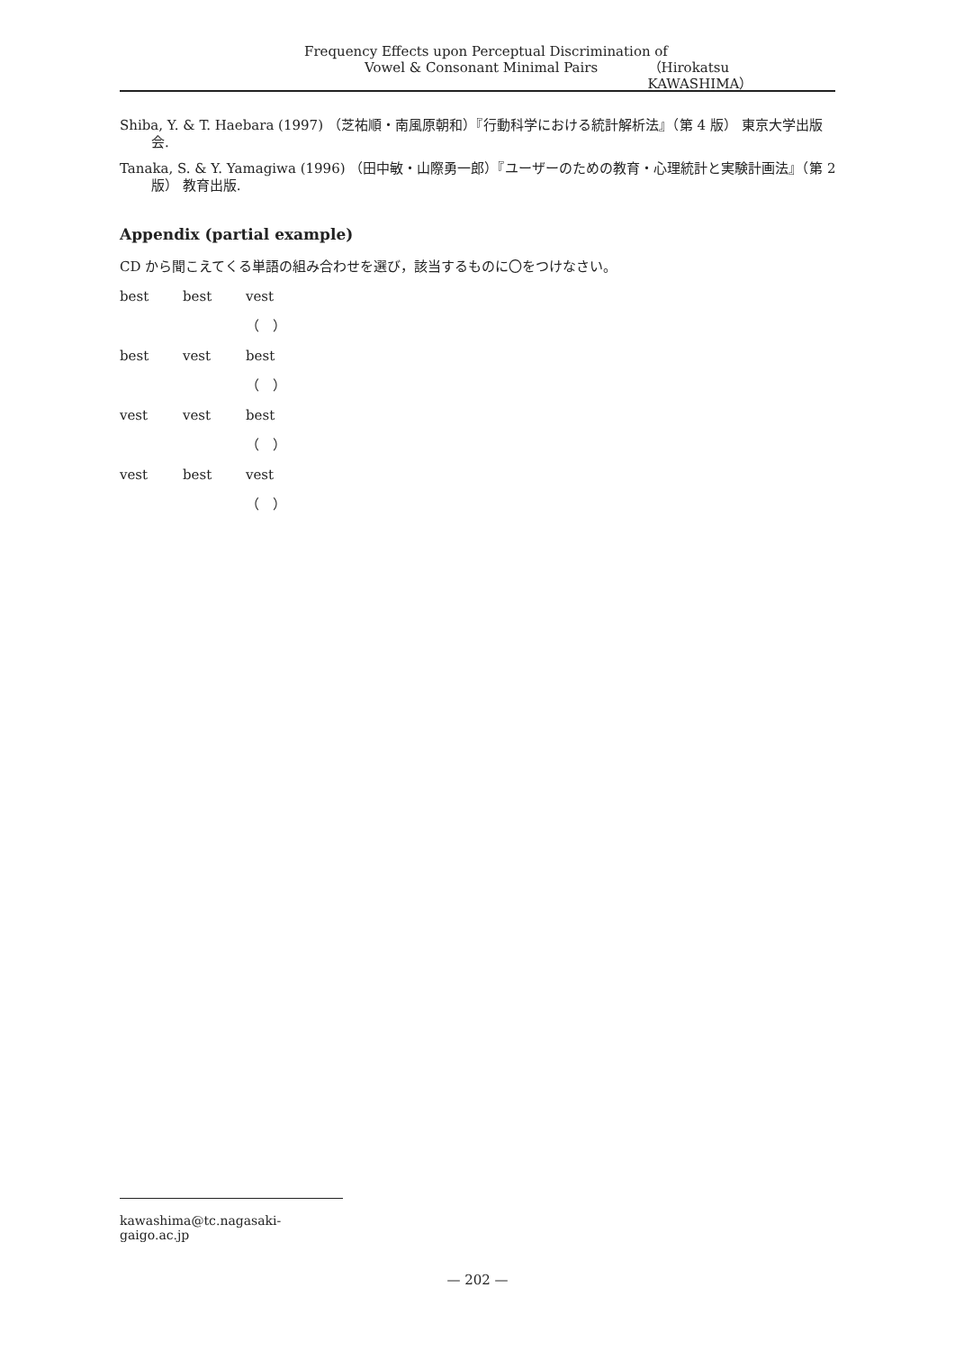Frequency Effects upon Perceptual Discrimination of
Vowel & Consonant Minimal Pairs （Hirokatsu KAWASHIMA）
Shiba, Y. & T. Haebara (1997) （芝祐順・南風原朝和）『行動科学における統計解析法』（第 4 版） 東京大学出版会.
Tanaka, S. & Y. Yamagiwa (1996) （田中敏・山際勇一郎）『ユーザーのための教育・心理統計と実験計画法』（第 2 版） 教育出版.
Appendix (partial example)
CD から聞こえてくる単語の組み合わせを選び，該当するものに〇をつけなさい。
best best vest（　）
best vest best（　）
vest vest best（　）
vest best vest（　）
kawashima@tc.nagasaki-gaigo.ac.jp
— 202 —